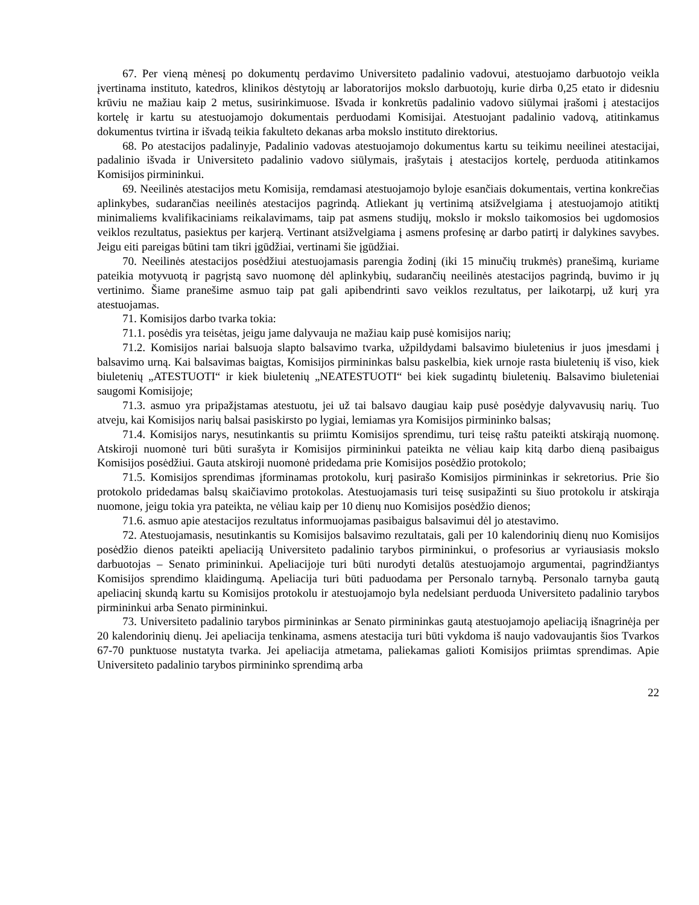67. Per vieną mėnesį po dokumentų perdavimo Universiteto padalinio vadovui, atestuojamo darbuotojo veikla įvertinama instituto, katedros, klinikos dėstytojų ar laboratorijos mokslo darbuotojų, kurie dirba 0,25 etato ir didesniu krūviu ne mažiau kaip 2 metus, susirinkimuose. Išvada ir konkretūs padalinio vadovo siūlymai įrašomi į atestacijos kortelę ir kartu su atestuojamojo dokumentais perduodami Komisijai. Atestuojant padalinio vadovą, atitinkamus dokumentus tvirtina ir išvadą teikia fakulteto dekanas arba mokslo instituto direktorius.
68. Po atestacijos padalinyje, Padalinio vadovas atestuojamojo dokumentus kartu su teikimu neeilinei atestacijai, padalinio išvada ir Universiteto padalinio vadovo siūlymais, įrašytais į atestacijos kortelę, perduoda atitinkamos Komisijos pirmininkui.
69. Neeilinės atestacijos metu Komisija, remdamasi atestuojamojo byloje esančiais dokumentais, vertina konkrečias aplinkybes, sudarančias neeilinės atestacijos pagrindą. Atliekant jų vertinimą atsižvelgiama į atestuojamojo atitiktį minimaliems kvalifikaciniams reikalavimams, taip pat asmens studijų, mokslo ir mokslo taikomosios bei ugdomosios veiklos rezultatus, pasiektus per karjerą. Vertinant atsižvelgiama į asmens profesinę ar darbo patirtį ir dalykines savybes. Jeigu eiti pareigas būtini tam tikri įgūdžiai, vertinami šie įgūdžiai.
70. Neeilinės atestacijos posėdžiui atestuojamasis parengia žodinį (iki 15 minučių trukmės) pranešimą, kuriame pateikia motyvuotą ir pagrįstą savo nuomonę dėl aplinkybių, sudarančių neeilinės atestacijos pagrindą, buvimo ir jų vertinimo. Šiame pranešime asmuo taip pat gali apibendrinti savo veiklos rezultatus, per laikotarpį, už kurį yra atestuojamas.
71. Komisijos darbo tvarka tokia:
71.1. posėdis yra teisėtas, jeigu jame dalyvauja ne mažiau kaip pusė komisijos narių;
71.2. Komisijos nariai balsuoja slapto balsavimo tvarka, užpildydami balsavimo biuletenius ir juos įmesdami į balsavimo urną. Kai balsavimas baigtas, Komisijos pirmininkas balsu paskelbia, kiek urnoje rasta biuletenių iš viso, kiek biuletenių „ATESTUOTI“ ir kiek biuletenių „NEATESTUOTI“ bei kiek sugadintų biuletenių. Balsavimo biuleteniai saugomi Komisijoje;
71.3. asmuo yra pripažįstamas atestuotu, jei už tai balsavo daugiau kaip pusė posėdyje dalyvavusių narių. Tuo atveju, kai Komisijos narių balsai pasiskirsto po lygiai, lemiamas yra Komisijos pirmininko balsas;
71.4. Komisijos narys, nesutinkantis su priimtu Komisijos sprendimu, turi teisę raštu pateikti atskirąją nuomonę. Atskiroji nuomonė turi būti surašyta ir Komisijos pirmininkui pateikta ne vėliau kaip kitą darbo dieną pasibaigus Komisijos posėdžiui. Gauta atskiroji nuomonė pridedama prie Komisijos posėdžio protokolo;
71.5. Komisijos sprendimas įforminamas protokolu, kurį pasirašo Komisijos pirmininkas ir sekretorius. Prie šio protokolo pridedamas balsų skaičiavimo protokolas. Atestuojamasis turi teisę susipažinti su šiuo protokolu ir atskirąja nuomone, jeigu tokia yra pateikta, ne vėliau kaip per 10 dienų nuo Komisijos posėdžio dienos;
71.6. asmuo apie atestacijos rezultatus informuojamas pasibaigus balsavimui dėl jo atestavimo.
72. Atestuojamasis, nesutinkantis su Komisijos balsavimo rezultatais, gali per 10 kalendorinių dienų nuo Komisijos posėdžio dienos pateikti apeliaciją Universiteto padalinio tarybos pirmininkui, o profesorius ar vyriausiasis mokslo darbuotojas – Senato primininkui. Apeliacijoje turi būti nurodyti detalūs atestuojamojo argumentai, pagrindžiantys Komisijos sprendimo klaidingumą. Apeliacija turi būti paduodama per Personalo tarnybą. Personalo tarnyba gautą apeliacinį skundą kartu su Komisijos protokolu ir atestuojamojo byla nedelsiant perduoda Universiteto padalinio tarybos pirmininkui arba Senato pirmininkui.
73. Universiteto padalinio tarybos pirmininkas ar Senato pirmininkas gautą atestuojamojo apeliaciją išnagrinėja per 20 kalendorinių dienų. Jei apeliacija tenkinama, asmens atestacija turi būti vykdoma iš naujo vadovaujantis šios Tvarkos 67-70 punktuose nustatyta tvarka. Jei apeliacija atmetama, paliekamas galioti Komisijos priimtas sprendimas. Apie Universiteto padalinio tarybos pirmininko sprendimą arba
22